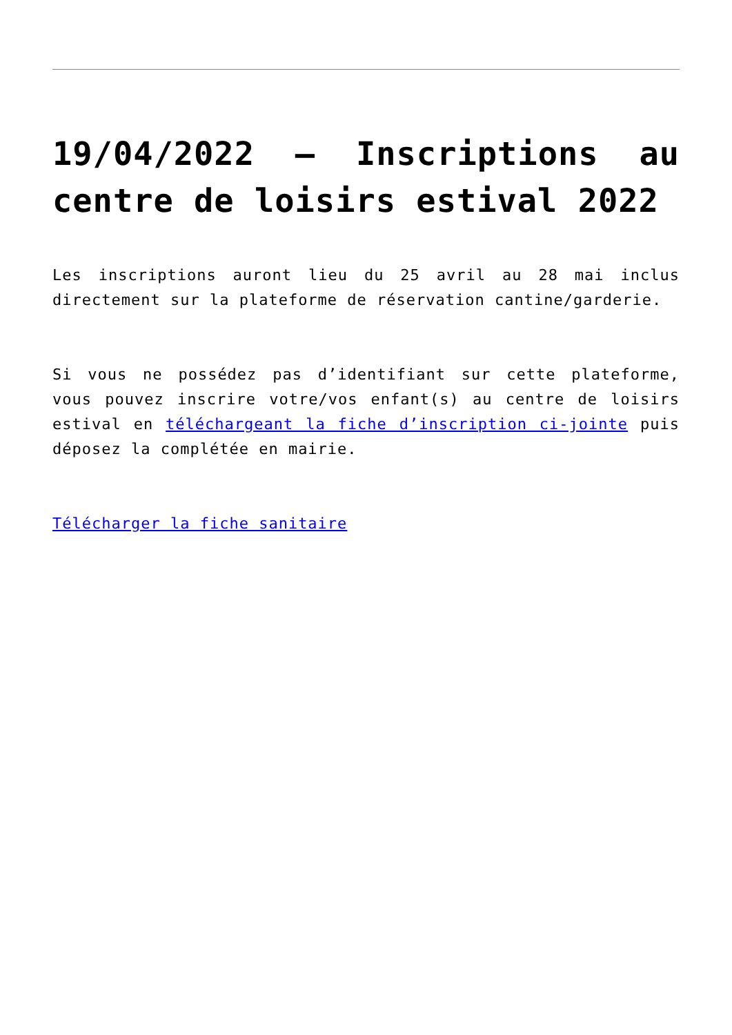19/04/2022 – Inscriptions au centre de loisirs estival 2022
Les inscriptions auront lieu du 25 avril au 28 mai inclus directement sur la plateforme de réservation cantine/garderie.
Si vous ne possédez pas d’identifiant sur cette plateforme, vous pouvez inscrire votre/vos enfant(s) au centre de loisirs estival en téléchargeant la fiche d’inscription ci-jointe puis déposez la complétée en mairie.
Télécharger la fiche sanitaire